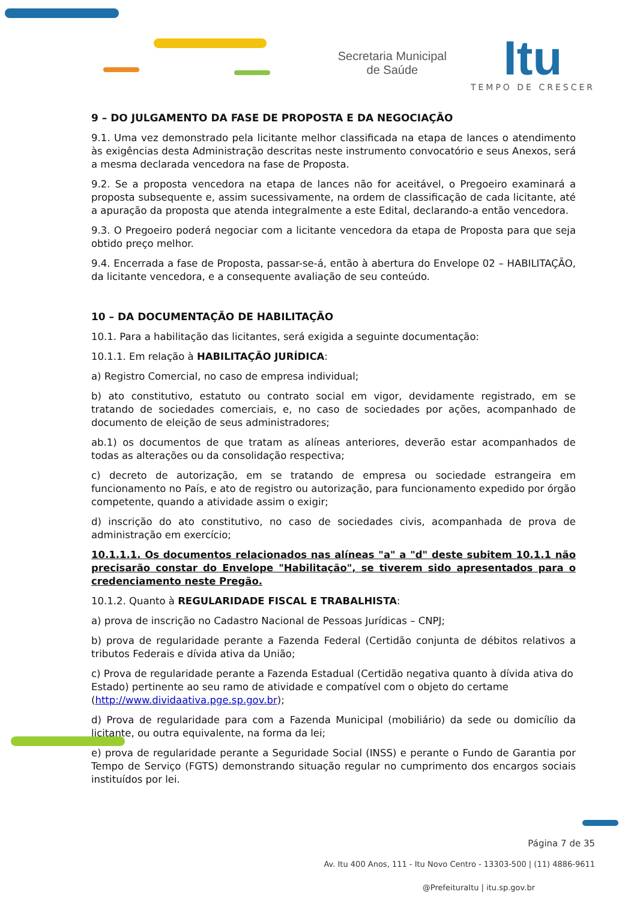Secretaria Municipal
de Saúde
Itu
TEMPO DE CRESCER
9 – DO JULGAMENTO DA FASE DE PROPOSTA E DA NEGOCIAÇÃO
9.1. Uma vez demonstrado pela licitante melhor classificada na etapa de lances o atendimento às exigências desta Administração descritas neste instrumento convocatório e seus Anexos, será a mesma declarada vencedora na fase de Proposta.
9.2. Se a proposta vencedora na etapa de lances não for aceitável, o Pregoeiro examinará a proposta subsequente e, assim sucessivamente, na ordem de classificação de cada licitante, até a apuração da proposta que atenda integralmente a este Edital, declarando-a então vencedora.
9.3. O Pregoeiro poderá negociar com a licitante vencedora da etapa de Proposta para que seja obtido preço melhor.
9.4. Encerrada a fase de Proposta, passar-se-á, então à abertura do Envelope 02 – HABILITAÇÃO, da licitante vencedora, e a consequente avaliação de seu conteúdo.
10 – DA DOCUMENTAÇÃO DE HABILITAÇÃO
10.1. Para a habilitação das licitantes, será exigida a seguinte documentação:
10.1.1. Em relação à HABILITAÇÃO JURÍDICA:
a) Registro Comercial, no caso de empresa individual;
b) ato constitutivo, estatuto ou contrato social em vigor, devidamente registrado, em se tratando de sociedades comerciais, e, no caso de sociedades por ações, acompanhado de documento de eleição de seus administradores;
ab.1) os documentos de que tratam as alíneas anteriores, deverão estar acompanhados de todas as alterações ou da consolidação respectiva;
c) decreto de autorização, em se tratando de empresa ou sociedade estrangeira em funcionamento no País, e ato de registro ou autorização, para funcionamento expedido por órgão competente, quando a atividade assim o exigir;
d) inscrição do ato constitutivo, no caso de sociedades civis, acompanhada de prova de administração em exercício;
10.1.1.1. Os documentos relacionados nas alíneas "a" a "d" deste subitem 10.1.1 não precisarão constar do Envelope "Habilitação", se tiverem sido apresentados para o credenciamento neste Pregão.
10.1.2. Quanto à REGULARIDADE FISCAL E TRABALHISTA:
a) prova de inscrição no Cadastro Nacional de Pessoas Jurídicas – CNPJ;
b) prova de regularidade perante a Fazenda Federal (Certidão conjunta de débitos relativos a tributos Federais e dívida ativa da União;
c) Prova de regularidade perante a Fazenda Estadual (Certidão negativa quanto à dívida ativa do Estado) pertinente ao seu ramo de atividade e compatível com o objeto do certame (http://www.dividaativa.pge.sp.gov.br);
d) Prova de regularidade para com a Fazenda Municipal (mobiliário) da sede ou domicílio da licitante, ou outra equivalente, na forma da lei;
e) prova de regularidade perante a Seguridade Social (INSS) e perante o Fundo de Garantia por Tempo de Serviço (FGTS) demonstrando situação regular no cumprimento dos encargos sociais instituídos por lei.
Página 7 de 35
Av. Itu 400 Anos, 111 - Itu Novo Centro - 13303-500 | (11) 4886-9611
@PrefeituraItu | itu.sp.gov.br